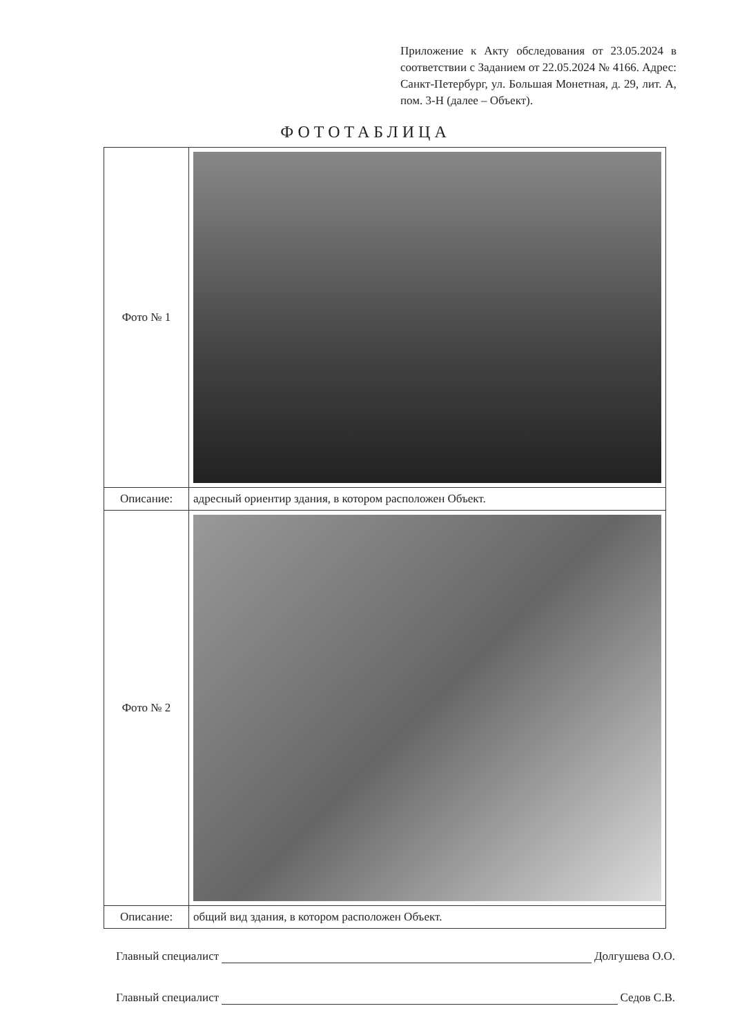Приложение к Акту обследования от 23.05.2024 в соответствии с Заданием от 22.05.2024 № 4166. Адрес: Санкт-Петербург, ул. Большая Монетная, д. 29, лит. А, пом. 3-Н (далее – Объект).
ФОТОТАБЛИЦА
| Фото № 1 | |
| Описание: | адресный ориентир здания, в котором расположен Объект. |
| Фото № 2 | |
| Описание: | общий вид здания, в котором расположен Объект. |
Главный специалист Долгушева О.О.
Главный специалист Седов С.В.